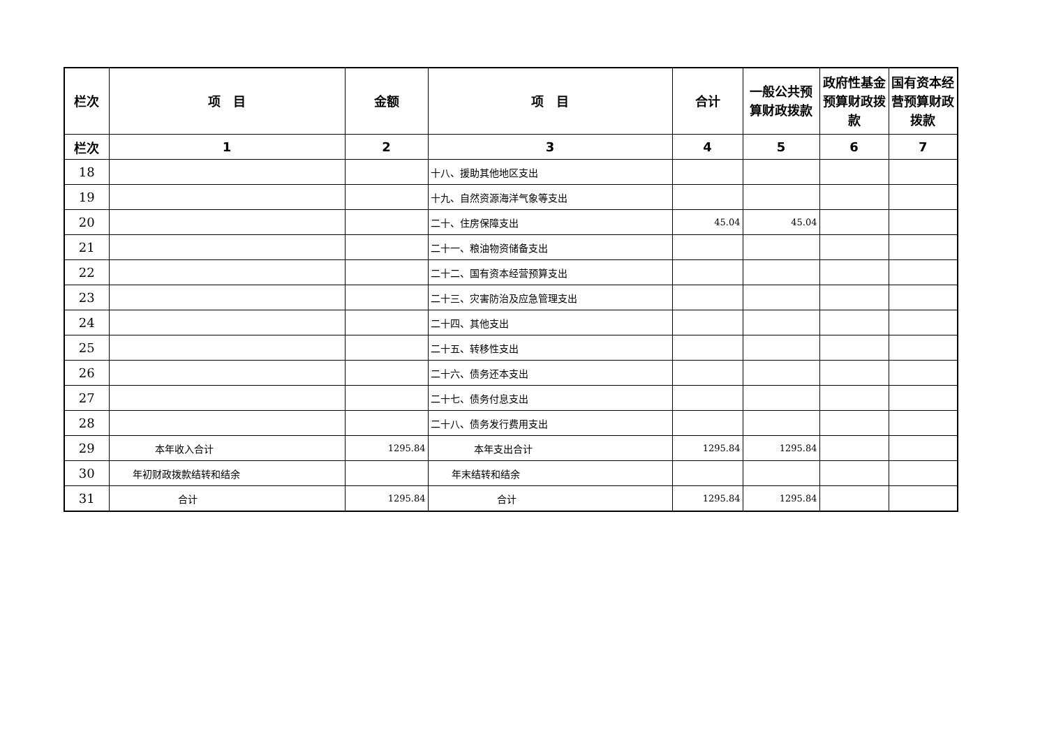| 栏次 | 项 目 | 金额 | 项 目 | 合计 | 一般公共预算财政拨款 | 政府性基金预算财政拨款 | 国有资本经营预算财政拨款 |
| --- | --- | --- | --- | --- | --- | --- | --- |
| 栏次 | 1 | 2 | 3 | 4 | 5 | 6 | 7 |
| 18 | | | 十八、援助其他地区支出 | | | | |
| 19 | | | 十九、自然资源海洋气象等支出 | | | | |
| 20 | | | 二十、住房保障支出 | 45.04 | 45.04 | | |
| 21 | | | 二十一、粮油物资储备支出 | | | | |
| 22 | | | 二十二、国有资本经营预算支出 | | | | |
| 23 | | | 二十三、灾害防治及应急管理支出 | | | | |
| 24 | | | 二十四、其他支出 | | | | |
| 25 | | | 二十五、转移性支出 | | | | |
| 26 | | | 二十六、债务还本支出 | | | | |
| 27 | | | 二十七、债务付息支出 | | | | |
| 28 | | | 二十八、债务发行费用支出 | | | | |
| 29 | 本年收入合计 | 1295.84 | 本年支出合计 | 1295.84 | 1295.84 | | |
| 30 | 年初财政拨款结转和结余 | | 年末结转和结余 | | | | |
| 31 | 合计 | 1295.84 | 合计 | 1295.84 | 1295.84 | | |